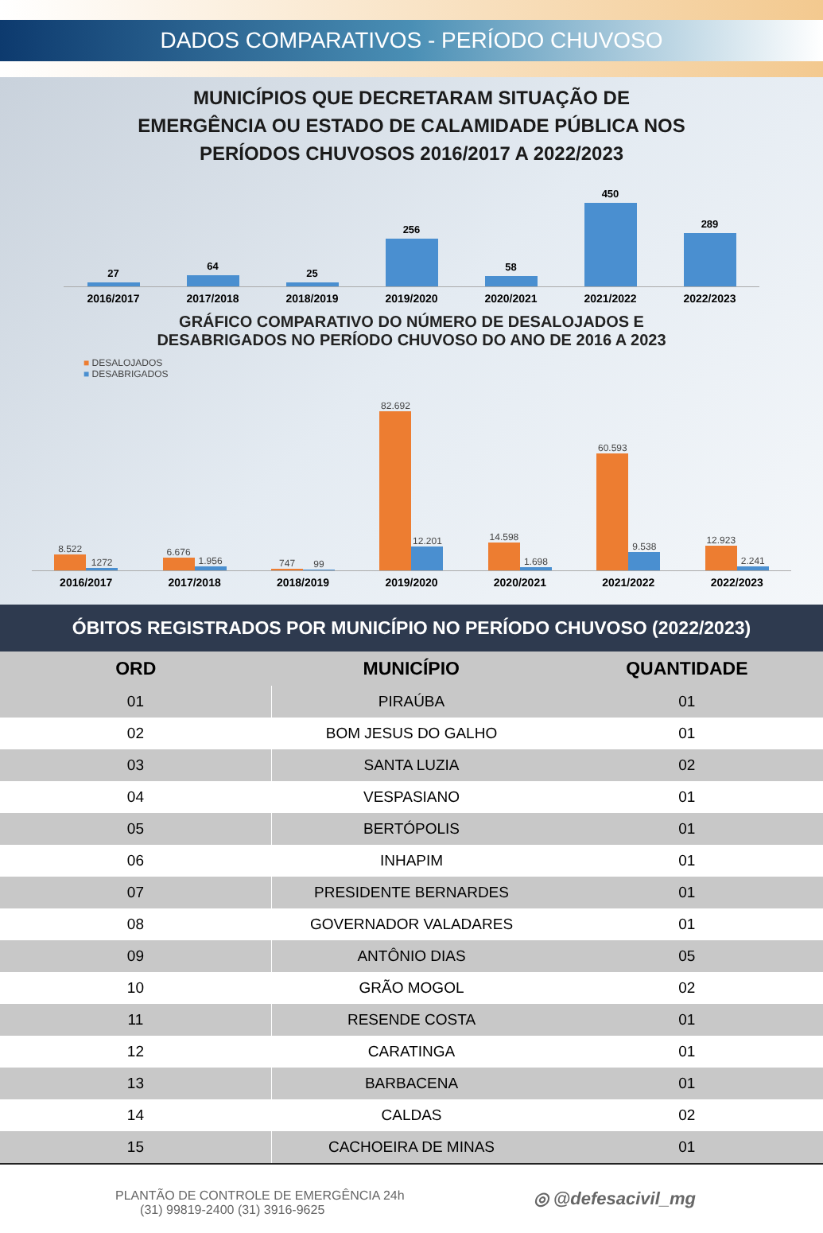DADOS COMPARATIVOS - PERÍODO CHUVOSO
MUNICÍPIOS QUE DECRETARAM SITUAÇÃO DE
EMERGÊNCIA OU ESTADO DE CALAMIDADE PÚBLICA NOS
PERÍODOS CHUVOSOS 2016/2017 A 2022/2023
27
64
25
256
58
450
289
2016/2017 2017/2018 2018/2019 2019/2020 2020/2021 2021/2022 2022/2023
GRÁFICO COMPARATIVO DO NÚMERO DE DESALOJADOS E
DESABRIGADOS NO PERÍODO CHUVOSO DO ANO DE 2016 A 2023
■ DESALOJADOS
■ DESABRIGADOS
8.522
1272
6.676
1.956
747
99
82.692
12.201
14.598
1.698
60.593
9.538
12.923
2.241
2016/2017 2017/2018 2018/2019 2019/2020 2020/2021 2021/2022 2022/2023
ÓBITOS REGISTRADOS POR MUNICÍPIO NO PERÍODO CHUVOSO (2022/2023)
| ORD | MUNICÍPIO | QUANTIDADE |
| --- | --- | --- |
| 01 | PIRAÚBA | 01 |
| 02 | BOM JESUS DO GALHO | 01 |
| 03 | SANTA LUZIA | 02 |
| 04 | VESPASIANO | 01 |
| 05 | BERTÓPOLIS | 01 |
| 06 | INHAPIM | 01 |
| 07 | PRESIDENTE BERNARDES | 01 |
| 08 | GOVERNADOR VALADARES | 01 |
| 09 | ANTÔNIO DIAS | 05 |
| 10 | GRÃO MOGOL | 02 |
| 11 | RESENDE COSTA | 01 |
| 12 | CARATINGA | 01 |
| 13 | BARBACENA | 01 |
| 14 | CALDAS | 02 |
| 15 | CACHOEIRA DE MINAS | 01 |
PLANTÃO DE CONTROLE DE EMERGÊNCIA 24h
(31) 99819-2400 (31) 3916-9625
◎ @defesacivil_mg